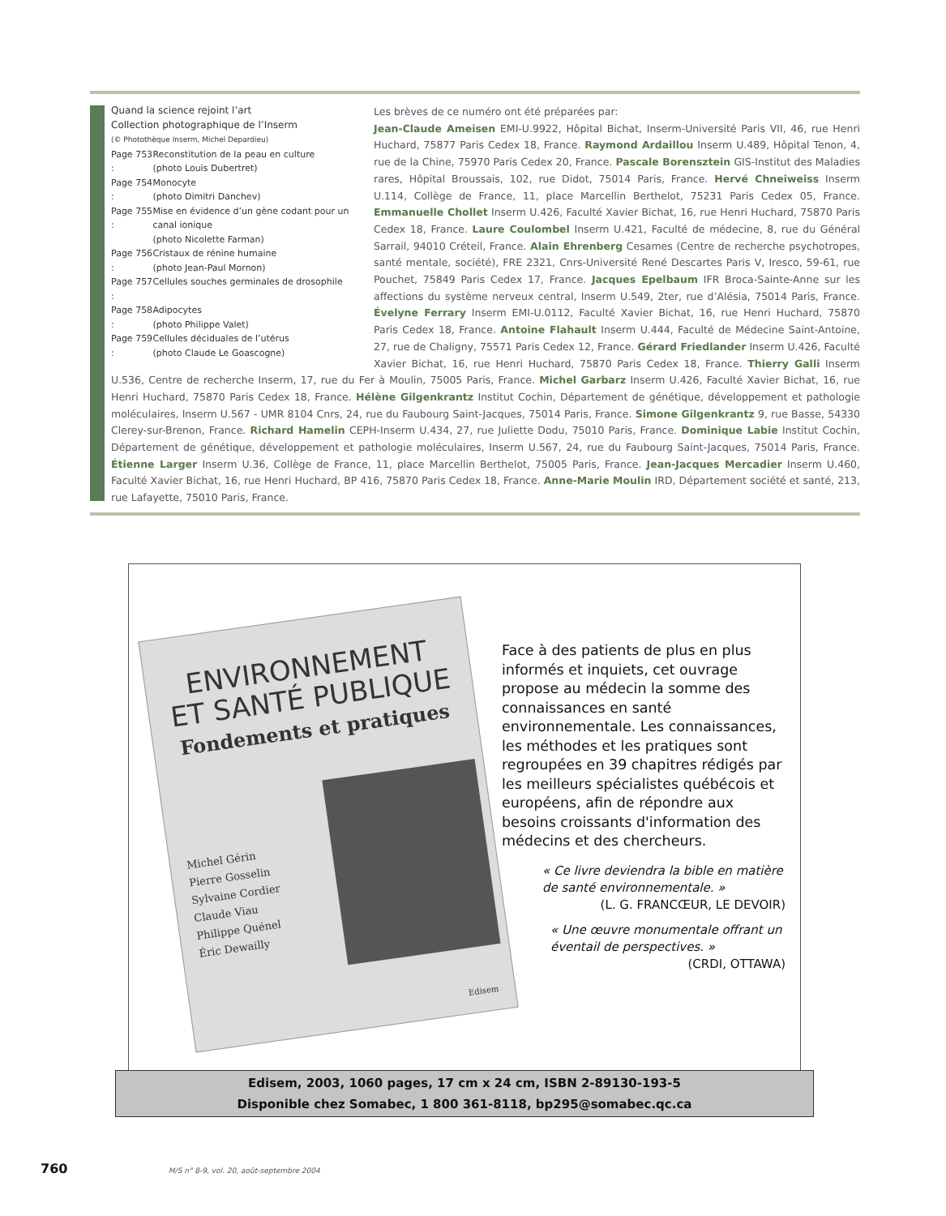Quand la science rejoint l’art
Collection photographique de l’Inserm
(© Photothèque Inserm, Michel Depardieu)
| Page 753 : | Reconstitution de la peau en culture (photo Louis Dubertret) |
| Page 754 : | Monocyte (photo Dimitri Danchev) |
| Page 755 : | Mise en évidence d’un gène codant pour un canal ionique (photo Nicolette Farman) |
| Page 756 : | Cristaux de rénine humaine (photo Jean-Paul Mornon) |
| Page 757 : | Cellules souches germinales de drosophile |
| Page 758 : | Adipocytes (photo Philippe Valet) |
| Page 759 : | Cellules déciduales de l’utérus (photo Claude Le Goascogne) |
Les brèves de ce numéro ont été préparées par:
Jean-Claude Ameisen EMI-U.9922, Hôpital Bichat, Inserm-Université Paris VII, 46, rue Henri Huchard, 75877 Paris Cedex 18, France. Raymond Ardaillou Inserm U.489, Hôpital Tenon, 4, rue de la Chine, 75970 Paris Cedex 20, France. Pascale Borensztein GIS-Institut des Maladies rares, Hôpital Broussais, 102, rue Didot, 75014 Paris, France. Hervé Chneiweiss Inserm U.114, Collège de France, 11, place Marcellin Berthelot, 75231 Paris Cedex 05, France. Emmanuelle Chollet Inserm U.426, Faculté Xavier Bichat, 16, rue Henri Huchard, 75870 Paris Cedex 18, France. Laure Coulombel Inserm U.421, Faculté de médecine, 8, rue du Général Sarrail, 94010 Créteil, France. Alain Ehrenberg Cesames (Centre de recherche psychotropes, santé mentale, société), FRE 2321, Cnrs-Université René Descartes Paris V, Iresco, 59-61, rue Pouchet, 75849 Paris Cedex 17, France. Jacques Epelbaum IFR Broca-Sainte-Anne sur les affections du système nerveux central, Inserm U.549, 2ter, rue d’Alésia, 75014 Paris, France. Évelyne Ferrary Inserm EMI-U.0112, Faculté Xavier Bichat, 16, rue Henri Huchard, 75870 Paris Cedex 18, France. Antoine Flahault Inserm U.444, Faculté de Médecine Saint-Antoine, 27, rue de Chaligny, 75571 Paris Cedex 12, France. Gérard Friedlander Inserm U.426, Faculté Xavier Bichat, 16, rue Henri Huchard, 75870 Paris Cedex 18, France. Thierry Galli Inserm U.536, Centre de recherche Inserm, 17, rue du Fer à Moulin, 75005 Paris, France. Michel Garbarz Inserm U.426, Faculté Xavier Bichat, 16, rue Henri Huchard, 75870 Paris Cedex 18, France. Hélène Gilgenkrantz Institut Cochin, Département de génétique, développement et pathologie moléculaires, Inserm U.567 - UMR 8104 Cnrs, 24, rue du Faubourg Saint-Jacques, 75014 Paris, France. Simone Gilgenkrantz 9, rue Basse, 54330 Clerey-sur-Brenon, France. Richard Hamelin CEPH-Inserm U.434, 27, rue Juliette Dodu, 75010 Paris, France. Dominique Labie Institut Cochin, Département de génétique, développement et pathologie moléculaires, Inserm U.567, 24, rue du Faubourg Saint-Jacques, 75014 Paris, France. Étienne Larger Inserm U.36, Collège de France, 11, place Marcellin Berthelot, 75005 Paris, France. Jean-Jacques Mercadier Inserm U.460, Faculté Xavier Bichat, 16, rue Henri Huchard, BP 416, 75870 Paris Cedex 18, France. Anne-Marie Moulin IRD, Département société et santé, 213, rue Lafayette, 75010 Paris, France.
ENVIRONNEMENT
ET SANTÉ PUBLIQUE
Fondements et pratiques
Michel Gérin
Pierre Gosselin
Sylvaine Cordier
Claude Viau
Philippe Quénel
Éric Dewailly
Edisem
Face à des patients de plus en plus informés et inquiets, cet ouvrage propose au médecin la somme des connaissances en santé environnementale. Les connaissances, les méthodes et les pratiques sont regroupées en 39 chapitres rédigés par les meilleurs spécialistes québécois et européens, afin de répondre aux besoins croissants d'information des médecins et des chercheurs.
« Ce livre deviendra la bible en matière de santé environnementale. »
(L. G. FRANCŒUR, LE DEVOIR)
« Une œuvre monumentale offrant un éventail de perspectives. »
(CRDI, OTTAWA)
Edisem, 2003, 1060 pages, 17 cm x 24 cm, ISBN 2-89130-193-5
Disponible chez Somabec, 1 800 361-8118, bp295@somabec.qc.ca
760 M/S n° 8-9, vol. 20, août-septembre 2004